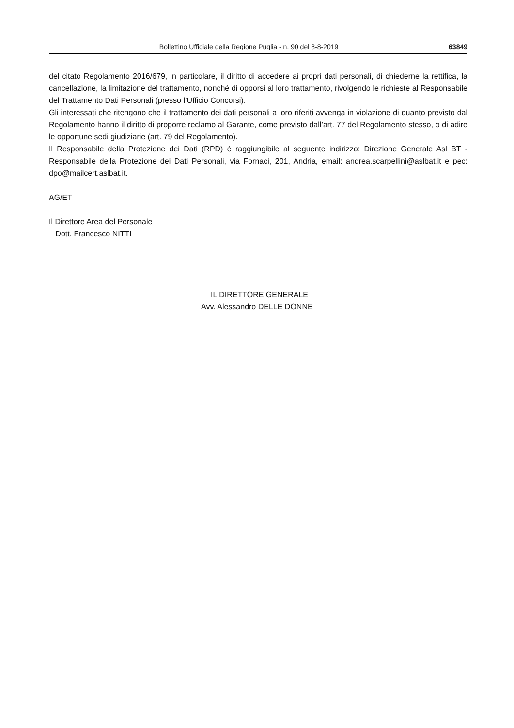Bollettino Ufficiale della Regione Puglia - n. 90 del 8-8-2019 63849
del citato Regolamento 2016/679, in particolare, il diritto di accedere ai propri dati personali, di chiederne la rettifica, la cancellazione, la limitazione del trattamento, nonché di opporsi al loro trattamento, rivolgendo le richieste al Responsabile del Trattamento Dati Personali (presso l’Ufficio Concorsi).
Gli interessati che ritengono che il trattamento dei dati personali a loro riferiti avvenga in violazione di quanto previsto dal Regolamento hanno il diritto di proporre reclamo al Garante, come previsto dall’art. 77 del Regolamento stesso, o di adire le opportune sedi giudiziarie (art. 79 del Regolamento).
Il Responsabile della Protezione dei Dati (RPD) è raggiungibile al seguente indirizzo: Direzione Generale Asl BT - Responsabile della Protezione dei Dati Personali, via Fornaci, 201, Andria, email: andrea.scarpellini@aslbat.it e pec: dpo@mailcert.aslbat.it.
AG/ET
Il Direttore Area del Personale
Dott. Francesco NITTI
IL DIRETTORE GENERALE
Avv. Alessandro DELLE DONNE